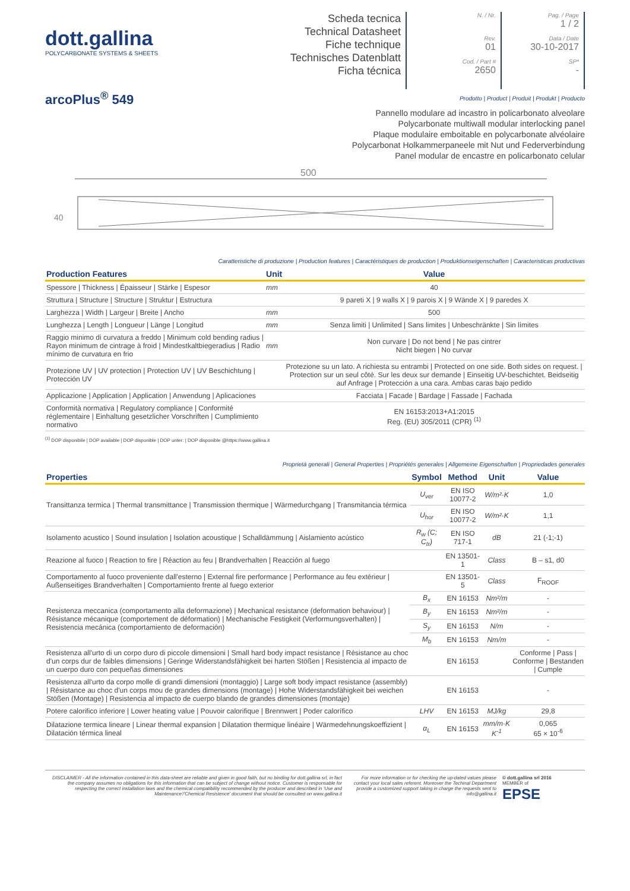dott.gallina
POLYCARBONATE SYSTEMS & SHEETS
Scheda tecnica
Technical Datasheet
Fiche technique
Technisches Datenblatt
Ficha técnica
N. / Nr. Rev.
01
Cod. / Part #
2650
Pag. / Page
1 / 2
Data / Date
30-10-2017
SP*
-
arcoPlus<sup>®</sup> 549
Prodotto | Product | Produit | Produkt | Producto
Pannello modulare ad incastro in policarbonato alveolare
Polycarbonate multiwall modular interlocking panel
Plaque modulaire emboitable en polycarbonate alvéolaire
Polycarbonat Holkammerpaneele mit Nut und Federverbindung
Panel modular de encastre en policarbonato celular
500
40
Caratteristiche di produzione | Production features | Caractéristiques de production | Produktionseigenschaften | Caracteristicas productivas
| Production Features | Unit | Value |
| --- | --- | --- |
| Spessore / Thickness / Épaisseur / Stärke / Espesor | mm | 40 |
| Struttura / Structure / Structure / Struktur / Estructura | | 9 pareti X / 9 walls X / 9 parois X / 9 Wände X / 9 paredes X |
| Larghezza / Width / Largeur / Breite / Ancho | mm | 500 |
| Lunghezza / Length / Longueur / Länge / Longitud | mm | Senza limiti / Unlimited / Sans limites / Unbeschränkte / Sin límites |
| Raggio minimo di curvatura a freddo / Minimum cold bending radius / Rayon minimum de cintrage à froid / Mindestkaltbiegeradius / Radio mínimo de curvatura en frio | mm | Non curvare / Do not bend / Ne pas cintrer Nicht biegen / No curvar |
| Protezione UV / UV protection / Protection UV / UV Beschichtung / Protección UV | | Protezione su un lato. A richiesta su entrambi / Protected on one side. Both sides on request. / Protection sur un seul côté. Sur les deux sur demande / Einseitig UV-beschichtet. Beidseitig auf Anfrage / Protección a una cara. Ambas caras bajo pedido |
| Applicazione / Application / Application / Anwendung / Aplicaciones | | Facciata / Facade / Bardage / Fassade / Fachada |
| Conformità normativa / Regulatory compliance / Conformité réglementaire / Einhaltung gesetzlicher Vorschriften / Cumplimiento normativo | | EN 16153:2013+A1:2015 Reg. (EU) 305/2011 (CPR) <sup>(1)</sup> |
<sup>(1)</sup> DOP disponibile | DOP available | DOP disponible | DOP unter: | DOP disponible @https://www.gallina.it
Proprietà generali | General Properties | Propriétés generales | Allgemeine Eigenschaften | Propriedades generales
| Properties | Symbol | Method | Unit | Value |
| --- | --- | --- | --- | --- |
| Transittanza termica / Thermal transmittance / Transmission thermique / Wärmedurchgang / Transmitancia térmica | U<sub>ver</sub> | EN ISO 10077-2 | W/m²·K | 1,0 |
| | U<sub>hor</sub> | EN ISO 10077-2 | W/m²·K | 1,1 |
| Isolamento acustico / Sound insulation / Isolation acoustique / Schalldämmung / Aislamiento acústico | R<sub>w</sub> (C; C<sub>tr</sub>) | EN ISO 717-1 | dB | 21 (-1;-1) |
| Reazione al fuoco / Reaction to fire / Réaction au feu / Brandverhalten / Reacción al fuego | | EN 13501-1 | Class | B – s1, d0 |
| Comportamento al fuoco proveniente dall'esterno / External fire performance / Performance au feu extérieur / Außenseitiges Brandverhalten / Comportamiento frente al fuego exterior | | EN 13501-5 | Class | F<sub>ROOF</sub> |
| Resistenza meccanica (comportamento alla deformazione) / Mechanical resistance (deformation behaviour) / Résistance mécanique (comportement de déformation) / Mechanische Festigkeit (Verformungsverhalten) / Resistencia mecánica (comportamiento de deformación) | B<sub>x</sub> | EN 16153 | Nm²/m | - |
| | B<sub>y</sub> | EN 16153 | Nm²/m | - |
| | S<sub>y</sub> | EN 16153 | N/m | - |
| | M<sub>b</sub> | EN 16153 | Nm/m | - |
| Resistenza all'urto di un corpo duro di piccole dimensioni / Small hard body impact resistance / Résistance au choc d'un corps dur de faibles dimensions / Geringe Widerstandsfähigkeit bei harten Stößen / Resistencia al impacto de un cuerpo duro con pequeñas dimensiones | | EN 16153 | | Conforme / Pass / Conforme / Bestanden / Cumple |
| Resistenza all'urto da corpo molle di grandi dimensioni (montaggio) / Large soft body impact resistance (assembly) / Résistance au choc d'un corps mou de grandes dimensions (montage) / Hohe Widerstandsfähigkeit bei weichen Stößen (Montage) / Resistencia al impacto de cuerpo blando de grandes dimensiones (montaje) | | EN 16153 | | - |
| Potere calorifico inferiore / Lower heating value / Pouvoir calorifique / Brennwert / Poder calorífico | LHV | EN 16153 | MJ/kg | 29,8 |
| Dilatazione termica lineare / Linear thermal expansion / Dilatation thermique linéaire / Wärmedehnungskoeffizient / Dilatación térmica lineal | α<sub>L</sub> | EN 16153 | mm/m·K K<sup>-1</sup> | 0,065 65 × 10<sup>-6</sup> |
DISCLAIMER - All the information contained in this data-sheet are reliable and given in good faith, but no binding for dott.gallina srl, in fact the company assumes no obligations for this information that can be subject of change without notice. Customer is responsable for respecting the correct installation laws and the chemical compatibility recommended by the producer and described in 'Use and Maintenance'/'Chemical Resistence' document that should be consulted on www.gallina.it
For more information or for checking the up-dated values please contact your local sales referent. Moreover the Techinal Department provide a customized support taking in charge the requests sent to info@gallina.it
© dott.gallina srl 2016
MEMBER of
EPSE